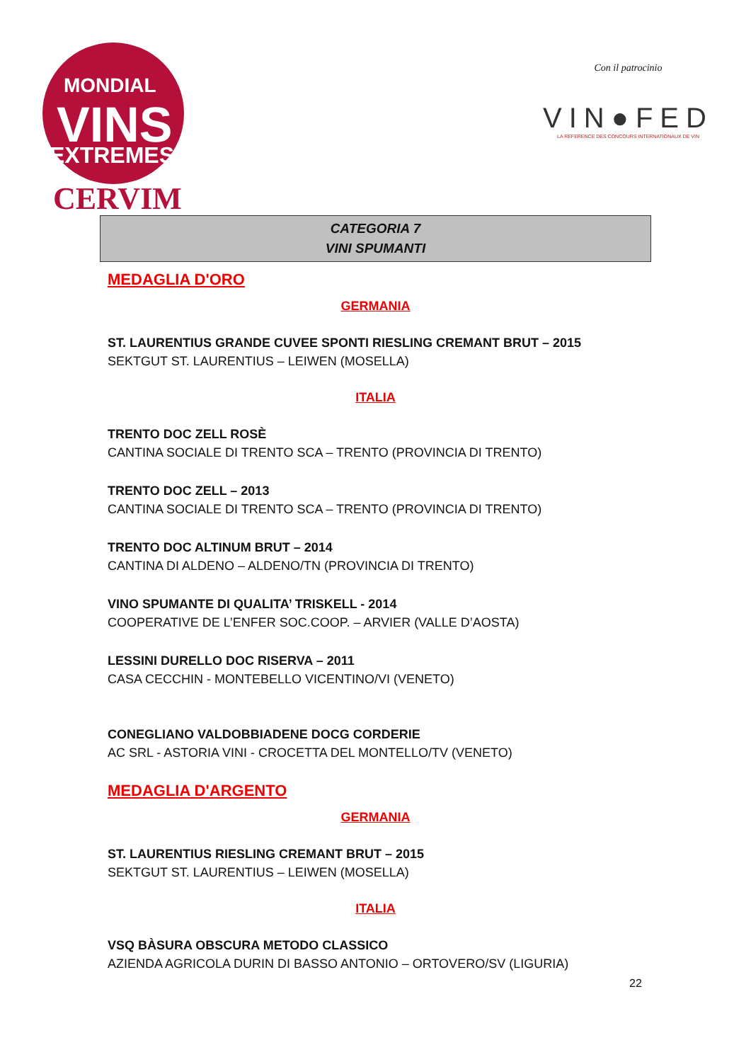MONDIAL
VINS
EXTREMES
CERVIM
Con il patrocinio
VIN●FED
LA REFERENCE DES CONCOURS INTERNATIONAUX DE VIN
CATEGORIA 7
VINI SPUMANTI
MEDAGLIA D'ORO
GERMANIA
ST. LAURENTIUS GRANDE CUVEE SPONTI RIESLING CREMANT BRUT – 2015
SEKTGUT ST. LAURENTIUS – LEIWEN (MOSELLA)
ITALIA
TRENTO DOC ZELL ROSÈ
CANTINA SOCIALE DI TRENTO SCA – TRENTO (PROVINCIA DI TRENTO)
TRENTO DOC ZELL – 2013
CANTINA SOCIALE DI TRENTO SCA – TRENTO (PROVINCIA DI TRENTO)
TRENTO DOC ALTINUM BRUT – 2014
CANTINA DI ALDENO – ALDENO/TN (PROVINCIA DI TRENTO)
VINO SPUMANTE DI QUALITA’ TRISKELL - 2014
COOPERATIVE DE L’ENFER SOC.COOP. – ARVIER (VALLE D’AOSTA)
LESSINI DURELLO DOC RISERVA – 2011
CASA CECCHIN - MONTEBELLO VICENTINO/VI (VENETO)
CONEGLIANO VALDOBBIADENE DOCG CORDERIE
AC SRL - ASTORIA VINI - CROCETTA DEL MONTELLO/TV (VENETO)
MEDAGLIA D'ARGENTO
GERMANIA
ST. LAURENTIUS RIESLING CREMANT BRUT – 2015
SEKTGUT ST. LAURENTIUS – LEIWEN (MOSELLA)
ITALIA
VSQ BÀSURA OBSCURA METODO CLASSICO
AZIENDA AGRICOLA DURIN DI BASSO ANTONIO – ORTOVERO/SV (LIGURIA)
22